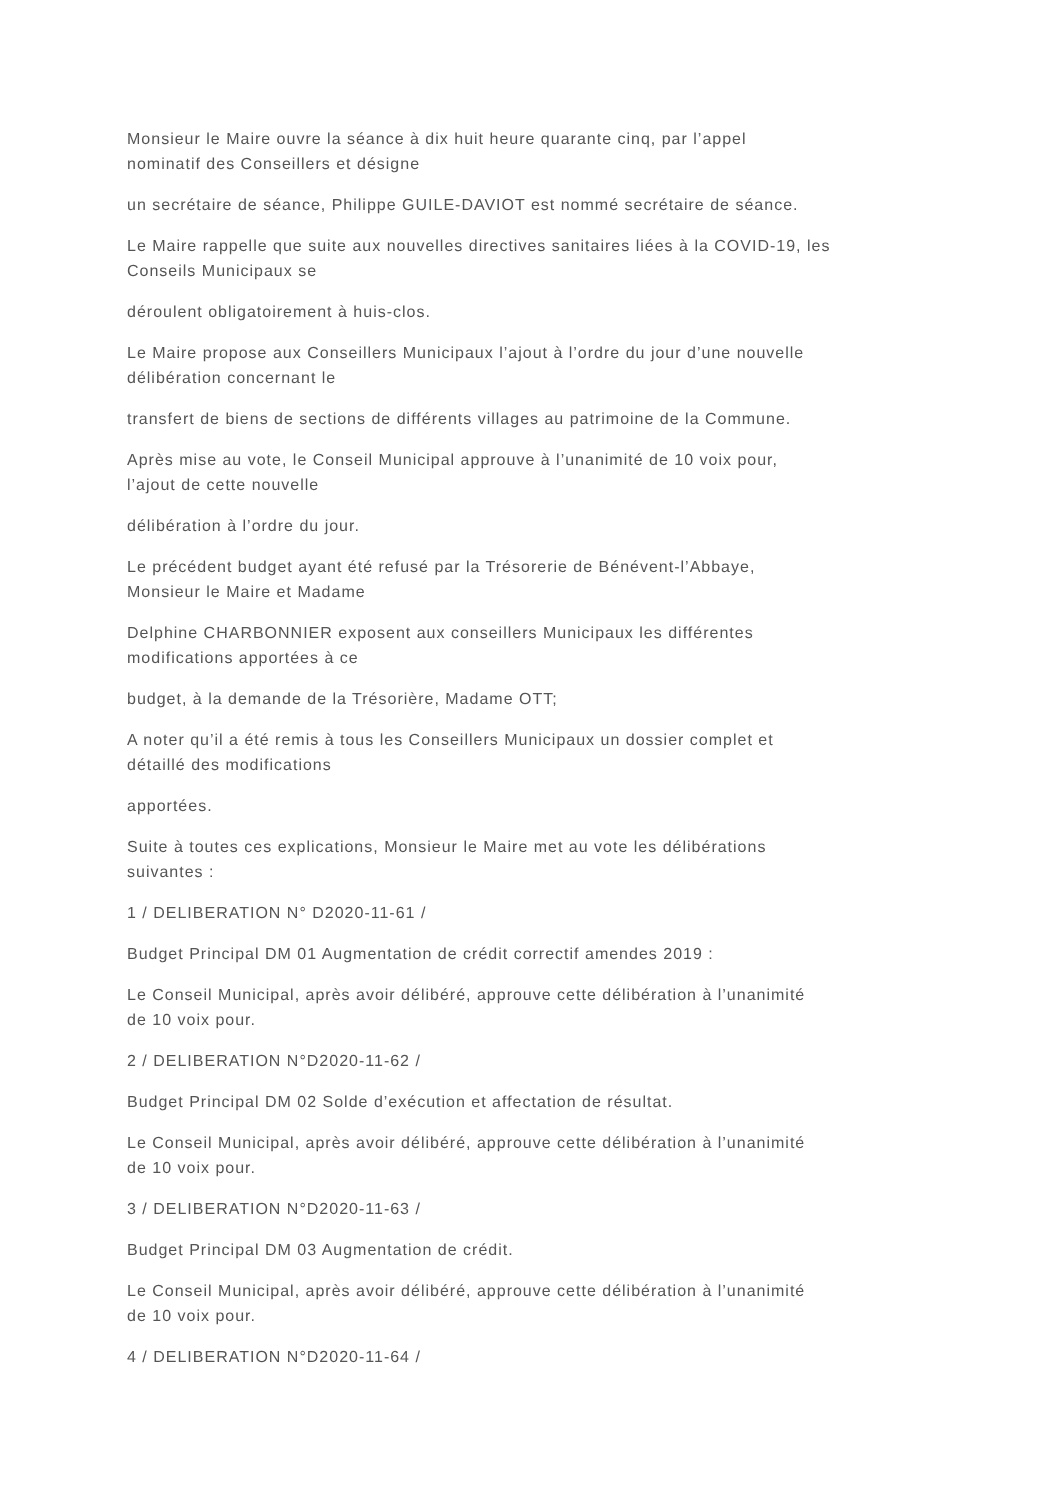Monsieur le Maire ouvre la séance à dix huit heure quarante cinq, par l’appel
nominatif des Conseillers et désigne
un secrétaire de séance, Philippe GUILE-DAVIOT est nommé secrétaire de séance.
Le Maire rappelle que suite aux nouvelles directives sanitaires liées à la COVID-19, les
Conseils Municipaux se
déroulent obligatoirement à huis-clos.
Le Maire propose aux Conseillers Municipaux l’ajout à l’ordre du jour d’une nouvelle
délibération concernant le
transfert de biens de sections de différents villages au patrimoine de la Commune.
Après mise au vote, le Conseil Municipal approuve à l’unanimité de 10 voix pour,
l’ajout de cette nouvelle
délibération à l’ordre du jour.
Le précédent budget ayant été refusé par la Trésorerie de Bénévent-l’Abbaye,
Monsieur le Maire et Madame
Delphine CHARBONNIER exposent aux conseillers Municipaux les différentes
modifications apportées à ce
budget, à la demande de la Trésorière, Madame OTT;
A noter qu’il a été remis à tous les Conseillers Municipaux un dossier complet et
détaillé des modifications
apportées.
Suite à toutes ces explications, Monsieur le Maire met au vote les délibérations
suivantes :
1 / DELIBERATION N° D2020-11-61 /
Budget Principal DM 01 Augmentation de crédit correctif amendes 2019 :
Le Conseil Municipal, après avoir délibéré, approuve cette délibération à l’unanimité
de 10 voix pour.
2 / DELIBERATION N°D2020-11-62 /
Budget Principal DM 02 Solde d’exécution et affectation de résultat.
Le Conseil Municipal, après avoir délibéré, approuve cette délibération à l’unanimité
de 10 voix pour.
3 / DELIBERATION N°D2020-11-63 /
Budget Principal DM 03 Augmentation de crédit.
Le Conseil Municipal, après avoir délibéré, approuve cette délibération à l’unanimité
de 10 voix pour.
4 / DELIBERATION N°D2020-11-64 /